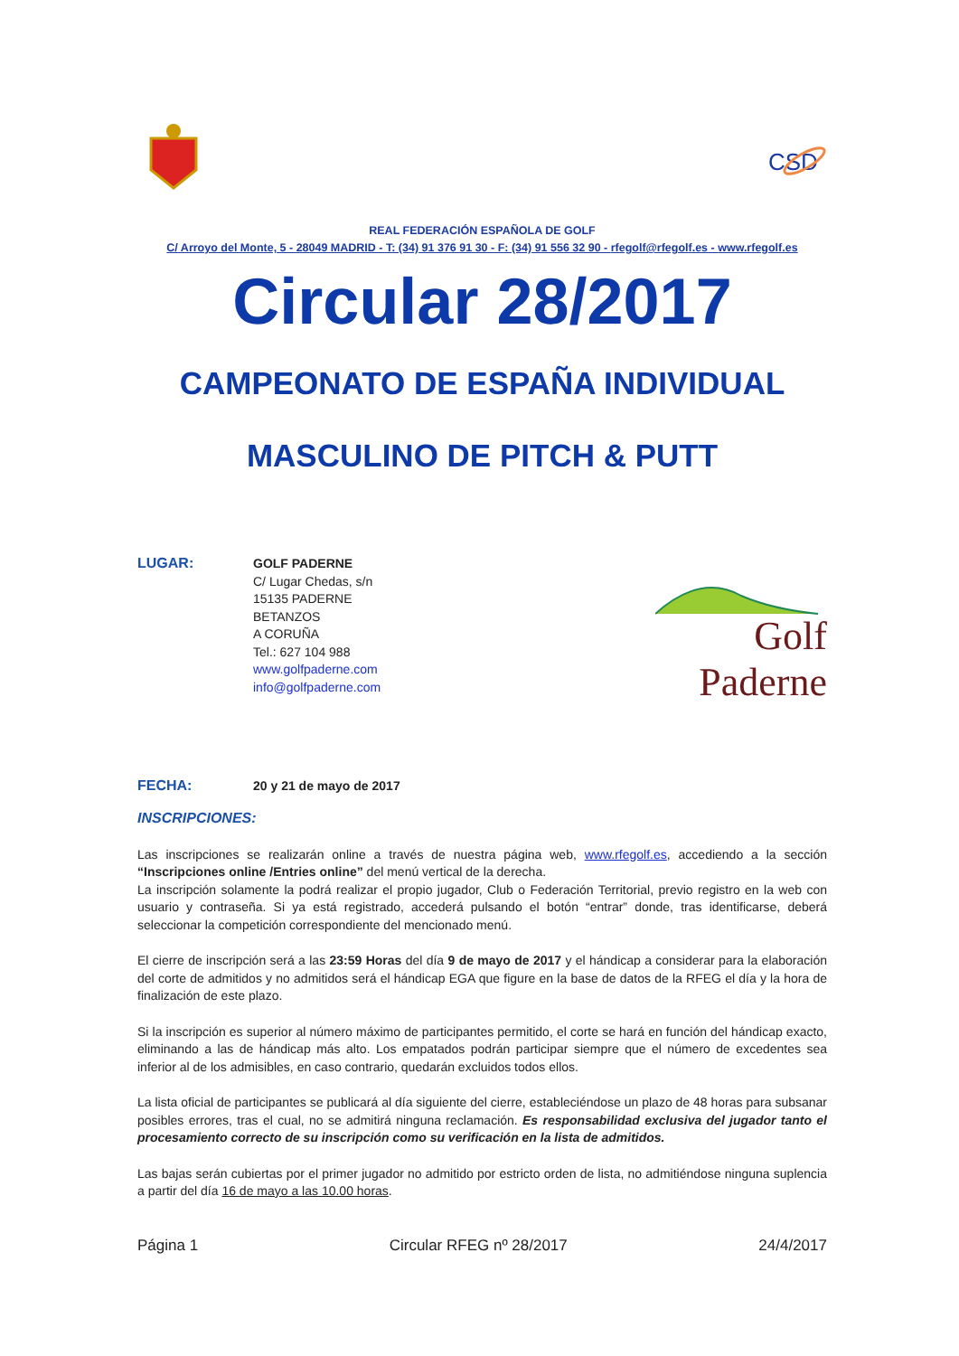CSD
REAL FEDERACIÓN ESPAÑOLA DE GOLF
C/ Arroyo del Monte, 5 - 28049 MADRID - T: (34) 91 376 91 30 - F: (34) 91 556 32 90 - rfegolf@rfegolf.es - www.rfegolf.es
Circular 28/2017
CAMPEONATO DE ESPAÑA INDIVIDUAL
MASCULINO DE PITCH & PUTT
LUGAR:
GOLF PADERNE
C/ Lugar Chedas, s/n
15135 PADERNE
BETANZOS
A CORUÑA
Tel.: 627 104 988
www.golfpaderne.com
info@golfpaderne.com
Golf
Paderne
FECHA:
20 y 21 de mayo de 2017
INSCRIPCIONES:
Las inscripciones se realizarán online a través de nuestra página web, www.rfegolf.es, accediendo a la sección “Inscripciones online /Entries online” del menú vertical de la derecha.
La inscripción solamente la podrá realizar el propio jugador, Club o Federación Territorial, previo registro en la web con usuario y contraseña. Si ya está registrado, accederá pulsando el botón “entrar” donde, tras identificarse, deberá seleccionar la competición correspondiente del mencionado menú.
El cierre de inscripción será a las 23:59 Horas del día 9 de mayo de 2017 y el hándicap a considerar para la elaboración del corte de admitidos y no admitidos será el hándicap EGA que figure en la base de datos de la RFEG el día y la hora de finalización de este plazo.
Si la inscripción es superior al número máximo de participantes permitido, el corte se hará en función del hándicap exacto, eliminando a las de hándicap más alto. Los empatados podrán participar siempre que el número de excedentes sea inferior al de los admisibles, en caso contrario, quedarán excluidos todos ellos.
La lista oficial de participantes se publicará al día siguiente del cierre, estableciéndose un plazo de 48 horas para subsanar posibles errores, tras el cual, no se admitirá ninguna reclamación. Es responsabilidad exclusiva del jugador tanto el procesamiento correcto de su inscripción como su verificación en la lista de admitidos.
Las bajas serán cubiertas por el primer jugador no admitido por estricto orden de lista, no admitiéndose ninguna suplencia a partir del día 16 de mayo a las 10.00 horas.
Página 1 Circular RFEG nº 28/2017 24/4/2017